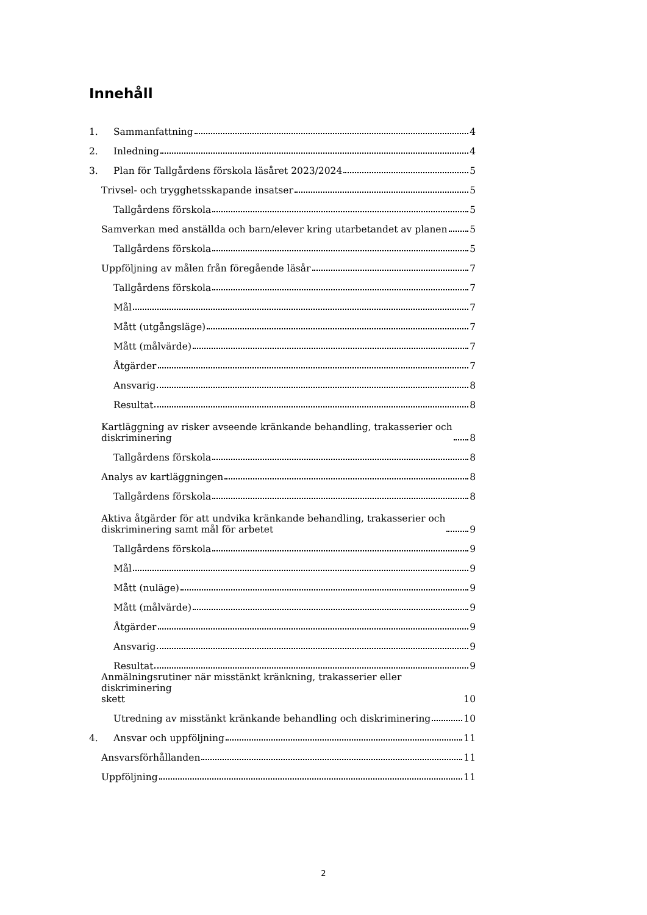Innehåll
1. Sammanfattning 4
2. Inledning 4
3. Plan för Tallgårdens förskola läsåret 2023/2024 5
Trivsel- och trygghetsskapande insatser 5
Tallgårdens förskola 5
Samverkan med anställda och barn/elever kring utarbetandet av planen 5
Tallgårdens förskola 5
Uppföljning av målen från föregående läsår 7
Tallgårdens förskola 7
Mål 7
Mått (utgångsläge) 7
Mått (målvärde) 7
Åtgärder 7
Ansvarig 8
Resultat 8
Kartläggning av risker avseende kränkande behandling, trakasserier och
diskriminering 8
Tallgårdens förskola 8
Analys av kartläggningen 8
Tallgårdens förskola 8
Aktiva åtgärder för att undvika kränkande behandling, trakasserier och
diskriminering samt mål för arbetet 9
Tallgårdens förskola 9
Mål 9
Mått (nuläge) 9
Mått (målvärde) 9
Åtgärder 9
Ansvarig 9
Resultat 9
Anmälningsrutiner när misstänkt kränkning, trakasserier eller diskriminering
skett 10
Utredning av misstänkt kränkande behandling och diskriminering 10
4. Ansvar och uppföljning 11
Ansvarsförhållanden 11
Uppföljning 11
2